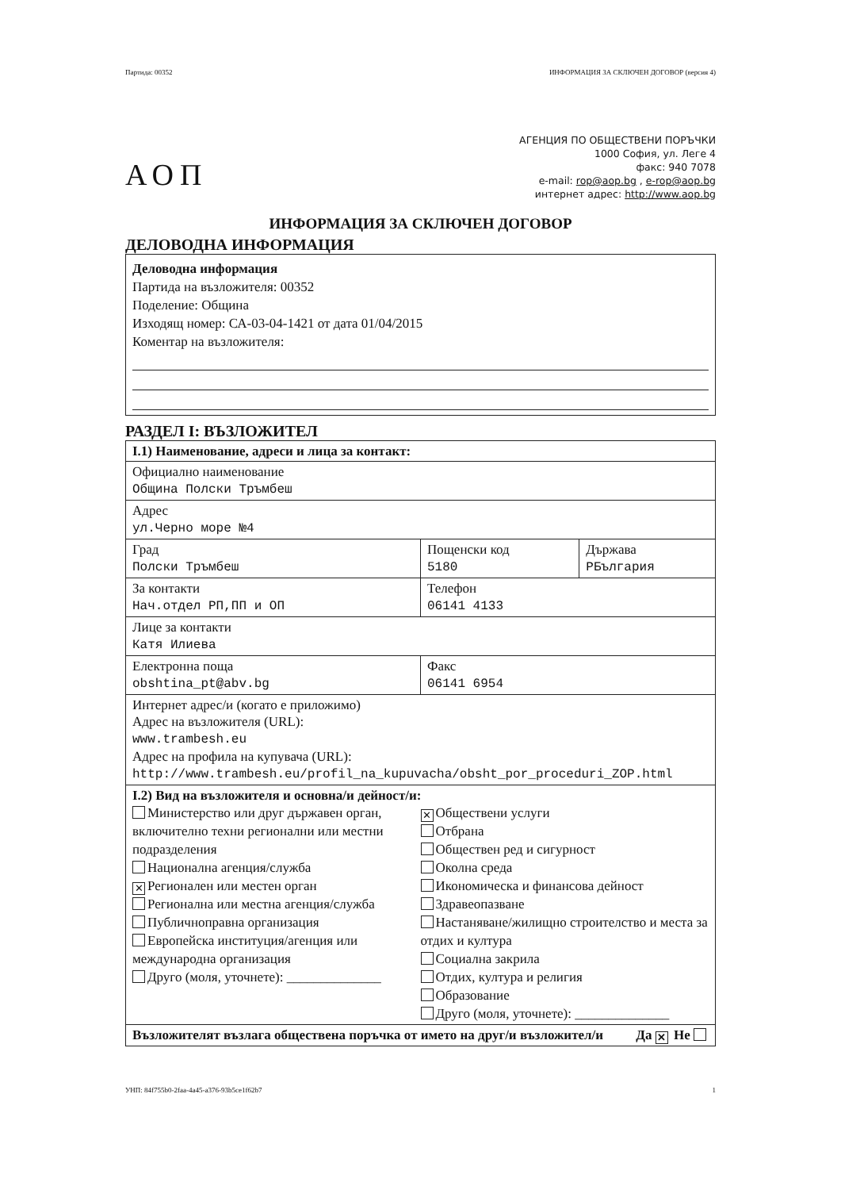Партида: 00352 ИНФОРМАЦИЯ ЗА СКЛЮЧЕН ДОГОВОР (версия 4)
АОП
АГЕНЦИЯ ПО ОБЩЕСТВЕНИ ПОРЪЧКИ
1000 София, ул. Леге 4
факс: 940 7078
e-mail: rop@aop.bg , e-rop@aop.bg
интернет адрес: http://www.aop.bg
ИНФОРМАЦИЯ ЗА СКЛЮЧЕН ДОГОВОР
ДЕЛОВОДНА ИНФОРМАЦИЯ
Деловодна информация
Партида на възложителя: 00352
Поделение: Община
Изходящ номер: СА-03-04-1421 от дата 01/04/2015
Коментар на възложителя:
РАЗДЕЛ I: ВЪЗЛОЖИТЕЛ
| I.1) Наименование, адреси и лица за контакт: | | |
| Официално наименование Община Полски Тръмбеш | | |
| Адрес ул.Черно море №4 | | |
| Град Полски Тръмбеш | Пощенски код 5180 | Държава РБългария |
| За контакти Нач.отдел РП,ПП и ОП | Телефон 06141 4133 | |
| Лице за контакти Катя Илиева | | |
| Електронна поща obshtina_pt@abv.bg | Факс 06141 6954 | |
| Интернет адрес/и (когато е приложимо) Адрес на възложителя (URL): www.trambesh.eu Адрес на профила на купувача (URL): http://www.trambesh.eu/profil_na_kupuvacha/obsht_por_proceduri_ZOP.html | | |
| I.2) Вид на възложителя и основна/и дейност/и: Министерство или друг държавен орган, включително техни регионални или местни подразделения Национална агенция/служба ✕ Регионален или местен орган Регионална или местна агенция/служба Публичноправна организация Европейска институция/агенция или международна организация Друго (моля, уточнете): ______________ ✕ Обществени услуги Отбрана Обществен ред и сигурност Околна среда Икономическа и финансова дейност Здравеопазване Настаняване/жилищно строителство и места за отдих и култура Социална закрила Отдих, култура и религия Образование Друго (моля, уточнете): ______________ | | |
| Възложителят възлага обществена поръчка от името на друг/и възложител/и Да ✕ Не | | |
УНП: 84f755b0-2faa-4a45-a376-93b5ce1f62b7 1